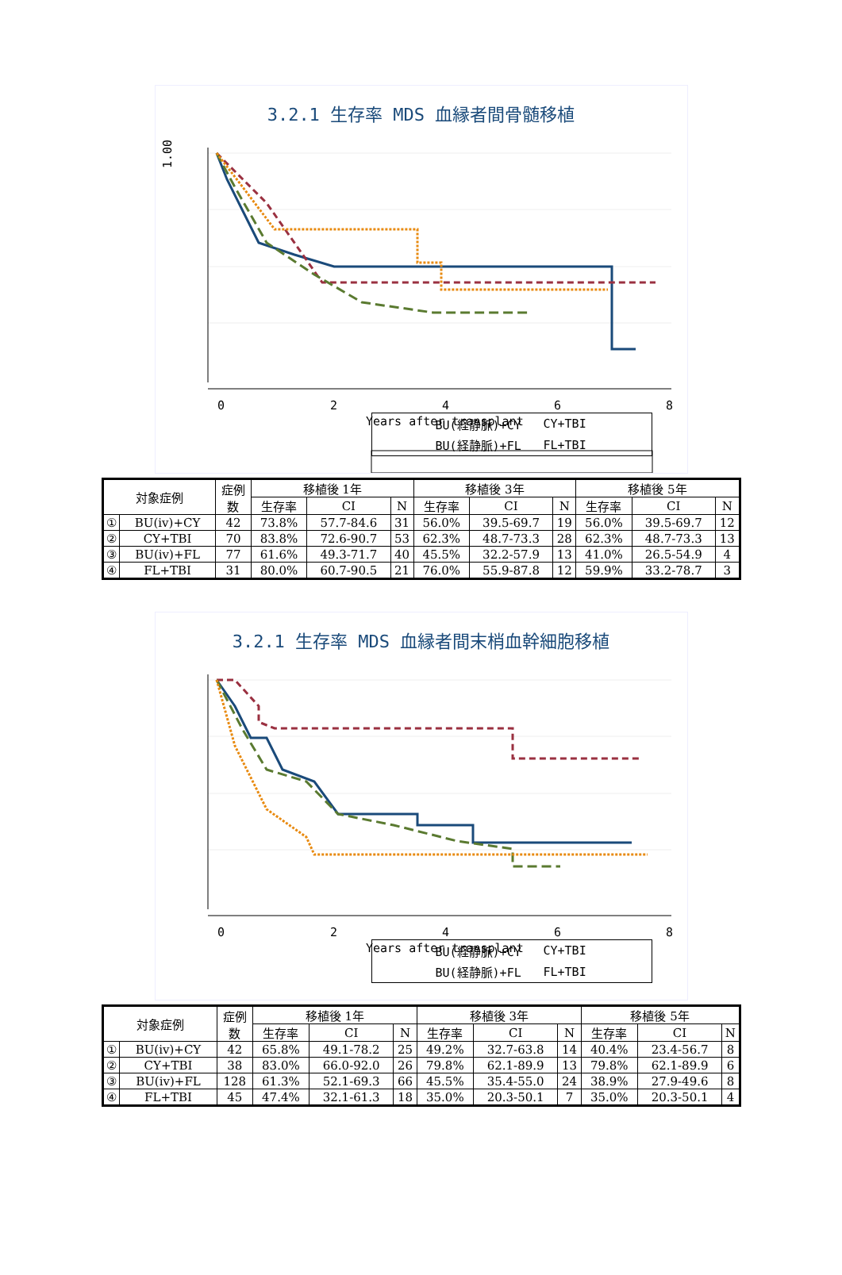3.2.1 生存率 MDS 血縁者間骨髄移植
1.00
0
2
4
6
8
Years after transplant
BU(経静脈)+CY CY+TBI BU(経静脈)+FL FL+TBI
| 対象症例 | | 症例 数 | 移植後 1年 | | | 移植後 3年 | | | 移植後 5年 | | |
| --- | --- | --- | --- | --- | --- | --- | --- | --- | --- | --- | --- |
| | | | 生存率 | CI | N | 生存率 | CI | N | 生存率 | CI | N |
| ① | BU(iv)+CY | 42 | 73.8% | 57.7-84.6 | 31 | 56.0% | 39.5-69.7 | 19 | 56.0% | 39.5-69.7 | 12 |
| ② | CY+TBI | 70 | 83.8% | 72.6-90.7 | 53 | 62.3% | 48.7-73.3 | 28 | 62.3% | 48.7-73.3 | 13 |
| ③ | BU(iv)+FL | 77 | 61.6% | 49.3-71.7 | 40 | 45.5% | 32.2-57.9 | 13 | 41.0% | 26.5-54.9 | 4 |
| ④ | FL+TBI | 31 | 80.0% | 60.7-90.5 | 21 | 76.0% | 55.9-87.8 | 12 | 59.9% | 33.2-78.7 | 3 |
3.2.1 生存率 MDS 血縁者間末梢血幹細胞移植
0
2
4
6
8
Years after transplant
BU(経静脈)+CY CY+TBI BU(経静脈)+FL FL+TBI
| 対象症例 | | 症例 数 | 移植後 1年 | | | 移植後 3年 | | | 移植後 5年 | | |
| --- | --- | --- | --- | --- | --- | --- | --- | --- | --- | --- | --- |
| | | | 生存率 | CI | N | 生存率 | CI | N | 生存率 | CI | N |
| ① | BU(iv)+CY | 42 | 65.8% | 49.1-78.2 | 25 | 49.2% | 32.7-63.8 | 14 | 40.4% | 23.4-56.7 | 8 |
| ② | CY+TBI | 38 | 83.0% | 66.0-92.0 | 26 | 79.8% | 62.1-89.9 | 13 | 79.8% | 62.1-89.9 | 6 |
| ③ | BU(iv)+FL | 128 | 61.3% | 52.1-69.3 | 66 | 45.5% | 35.4-55.0 | 24 | 38.9% | 27.9-49.6 | 8 |
| ④ | FL+TBI | 45 | 47.4% | 32.1-61.3 | 18 | 35.0% | 20.3-50.1 | 7 | 35.0% | 20.3-50.1 | 4 |